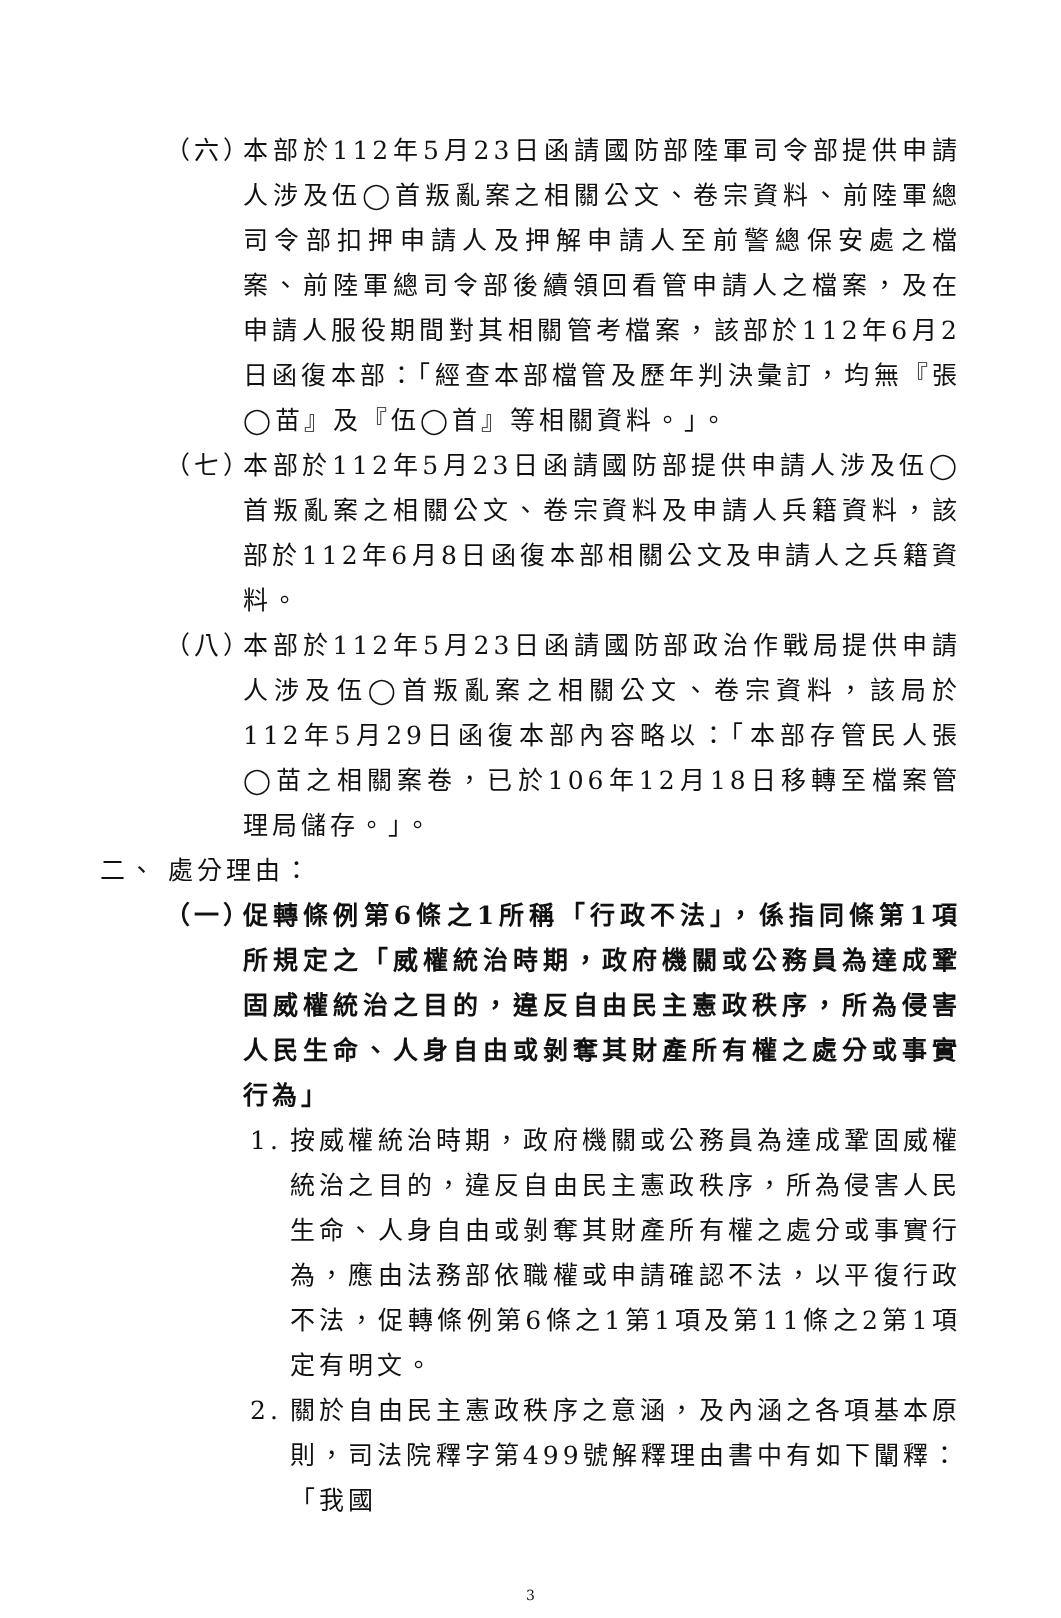（六） 本部於112年5月23日函請國防部陸軍司令部提供申請人涉及伍◯首叛亂案之相關公文、卷宗資料、前陸軍總司令部扣押申請人及押解申請人至前警總保安處之檔案、前陸軍總司令部後續領回看管申請人之檔案，及在申請人服役期間對其相關管考檔案，該部於112年6月2日函復本部：「經查本部檔管及歷年判決彙訂，均無『張◯苗』及『伍◯首』等相關資料。」。
（七） 本部於112年5月23日函請國防部提供申請人涉及伍◯首叛亂案之相關公文、卷宗資料及申請人兵籍資料，該部於112年6月8日函復本部相關公文及申請人之兵籍資料。
（八） 本部於112年5月23日函請國防部政治作戰局提供申請人涉及伍◯首叛亂案之相關公文、卷宗資料，該局於112年5月29日函復本部內容略以：「本部存管民人張◯苗之相關案卷，已於106年12月18日移轉至檔案管理局儲存。」。
二、 處分理由：
（一） 促轉條例第6條之1所稱「行政不法」，係指同條第1項所規定之「威權統治時期，政府機關或公務員為達成鞏固威權統治之目的，違反自由民主憲政秩序，所為侵害人民生命、人身自由或剝奪其財產所有權之處分或事實行為」
1. 按威權統治時期，政府機關或公務員為達成鞏固威權統治之目的，違反自由民主憲政秩序，所為侵害人民生命、人身自由或剝奪其財產所有權之處分或事實行為，應由法務部依職權或申請確認不法，以平復行政不法，促轉條例第6條之1第1項及第11條之2第1項定有明文。
2. 關於自由民主憲政秩序之意涵，及內涵之各項基本原則，司法院釋字第499號解釋理由書中有如下闡釋：「我國
3